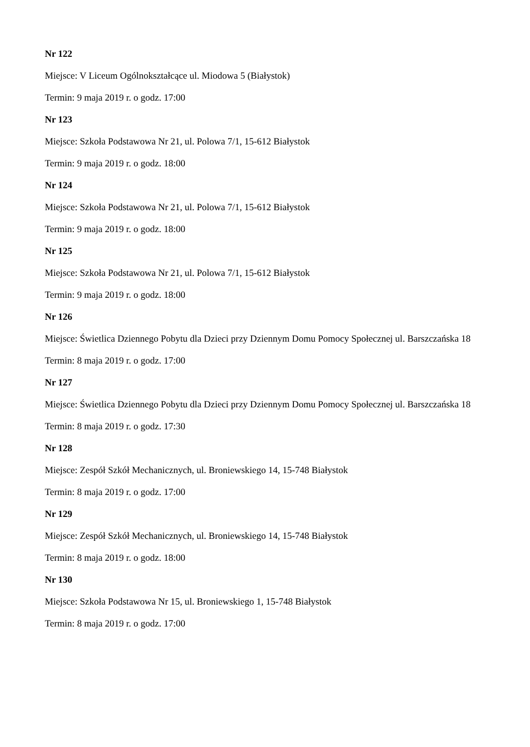Nr 122
Miejsce: V Liceum Ogólnokształcące ul. Miodowa 5 (Białystok)
Termin: 9 maja 2019 r. o godz. 17:00
Nr 123
Miejsce: Szkoła Podstawowa Nr 21, ul. Polowa 7/1, 15-612 Białystok
Termin: 9 maja 2019 r. o godz. 18:00
Nr 124
Miejsce: Szkoła Podstawowa Nr 21, ul. Polowa 7/1, 15-612 Białystok
Termin: 9 maja 2019 r. o godz. 18:00
Nr 125
Miejsce: Szkoła Podstawowa Nr 21, ul. Polowa 7/1, 15-612 Białystok
Termin: 9 maja 2019 r. o godz. 18:00
Nr 126
Miejsce: Świetlica Dziennego Pobytu dla Dzieci przy Dziennym Domu Pomocy Społecznej ul. Barszczańska 18
Termin: 8 maja 2019 r. o godz. 17:00
Nr 127
Miejsce: Świetlica Dziennego Pobytu dla Dzieci przy Dziennym Domu Pomocy Społecznej ul. Barszczańska 18
Termin: 8 maja 2019 r. o godz. 17:30
Nr 128
Miejsce: Zespół Szkół Mechanicznych, ul. Broniewskiego 14, 15-748 Białystok
Termin: 8 maja 2019 r. o godz. 17:00
Nr 129
Miejsce: Zespół Szkół Mechanicznych, ul. Broniewskiego 14, 15-748 Białystok
Termin: 8 maja 2019 r. o godz. 18:00
Nr 130
Miejsce: Szkoła Podstawowa Nr 15, ul. Broniewskiego 1, 15-748 Białystok
Termin: 8 maja 2019 r. o godz. 17:00